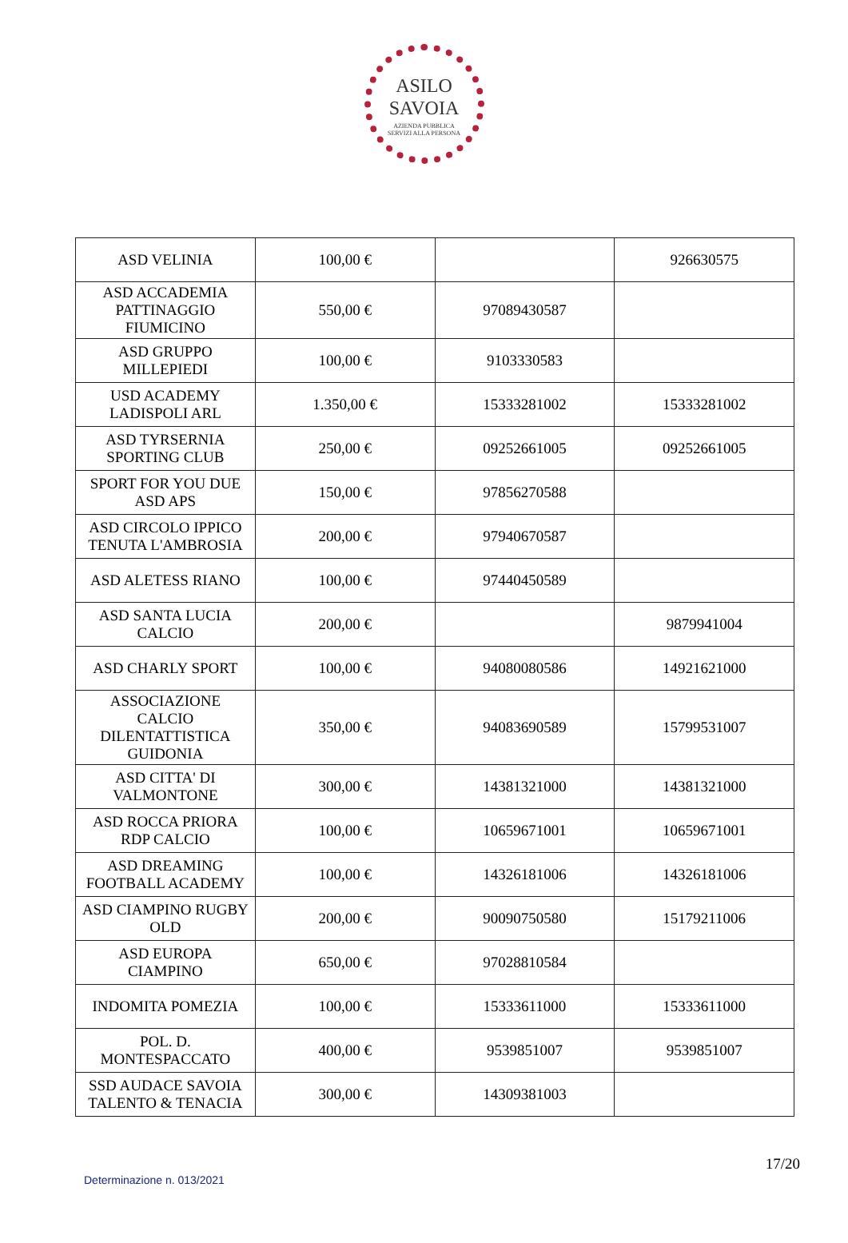ASILO
SAVOIA
AZIENDA PUBBLICA
SERVIZI ALLA PERSONA
| ASD VELINIA | 100,00 € | | 926630575 |
| ASD ACCADEMIA PATTINAGGIO FIUMICINO | 550,00 € | 97089430587 | |
| ASD GRUPPO MILLEPIEDI | 100,00 € | 9103330583 | |
| USD ACADEMY LADISPOLI ARL | 1.350,00 € | 15333281002 | 15333281002 |
| ASD TYRSERNIA SPORTING CLUB | 250,00 € | 09252661005 | 09252661005 |
| SPORT FOR YOU DUE ASD APS | 150,00 € | 97856270588 | |
| ASD CIRCOLO IPPICO TENUTA L'AMBROSIA | 200,00 € | 97940670587 | |
| ASD ALETESS RIANO | 100,00 € | 97440450589 | |
| ASD SANTA LUCIA CALCIO | 200,00 € | | 9879941004 |
| ASD CHARLY SPORT | 100,00 € | 94080080586 | 14921621000 |
| ASSOCIAZIONE CALCIO DILENTATTISTICA GUIDONIA | 350,00 € | 94083690589 | 15799531007 |
| ASD CITTA' DI VALMONTONE | 300,00 € | 14381321000 | 14381321000 |
| ASD ROCCA PRIORA RDP CALCIO | 100,00 € | 10659671001 | 10659671001 |
| ASD DREAMING FOOTBALL ACADEMY | 100,00 € | 14326181006 | 14326181006 |
| ASD CIAMPINO RUGBY OLD | 200,00 € | 90090750580 | 15179211006 |
| ASD EUROPA CIAMPINO | 650,00 € | 97028810584 | |
| INDOMITA POMEZIA | 100,00 € | 15333611000 | 15333611000 |
| POL. D. MONTESPACCATO | 400,00 € | 9539851007 | 9539851007 |
| SSD AUDACE SAVOIA TALENTO & TENACIA | 300,00 € | 14309381003 | |
17/20
Determinazione n. 013/2021